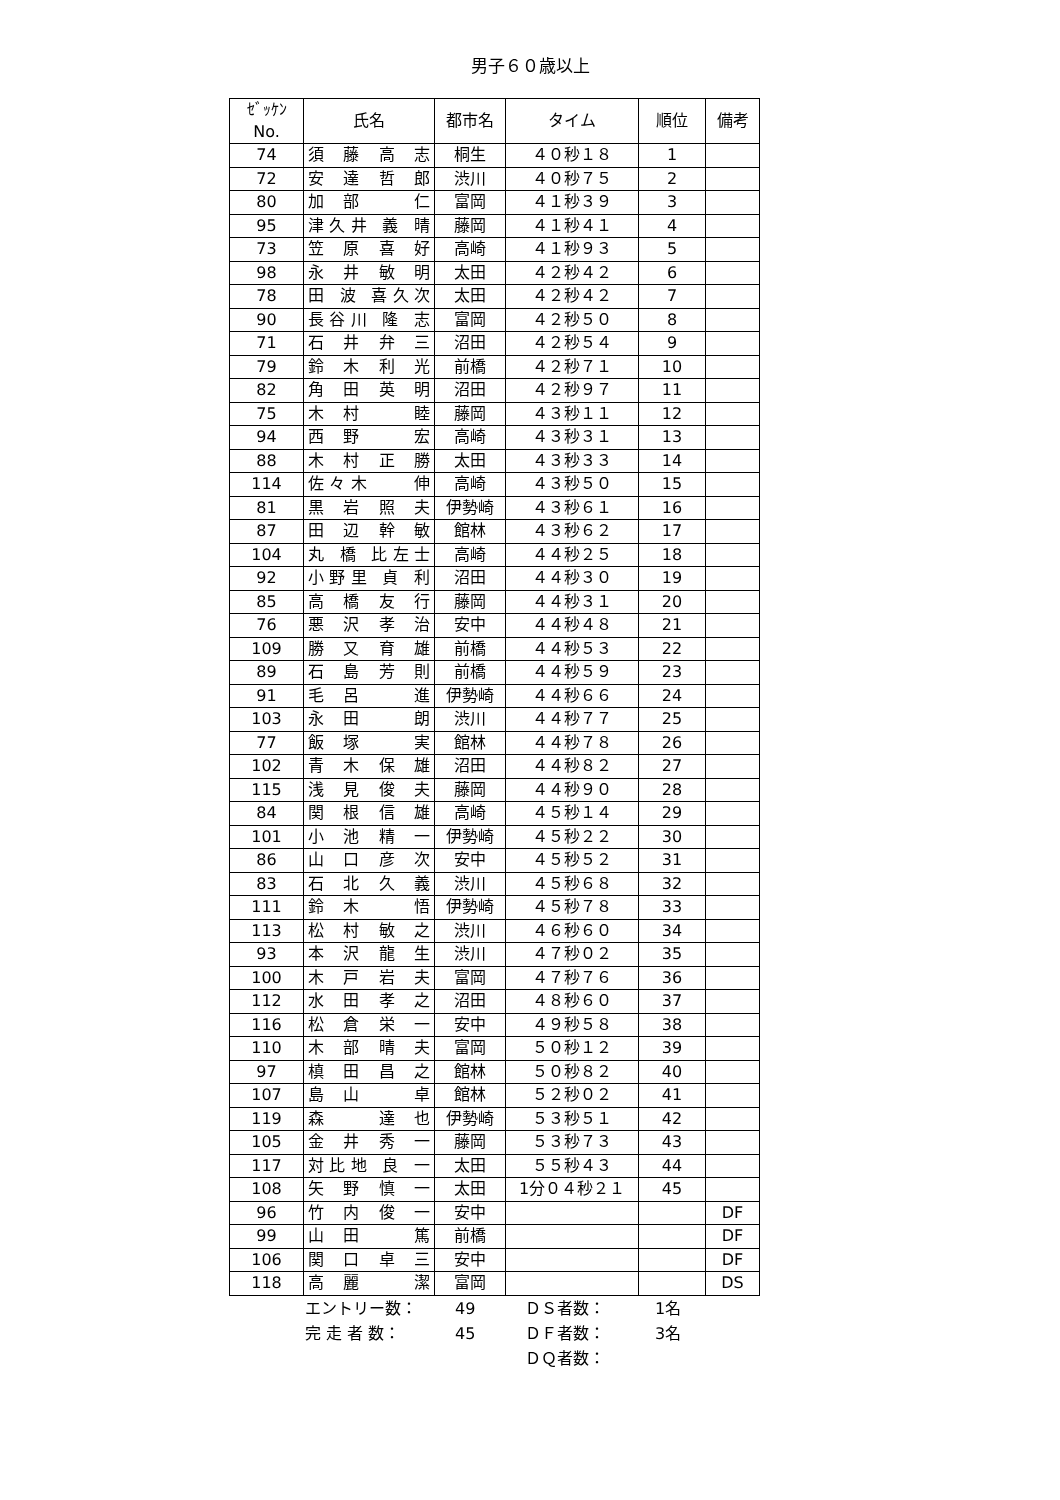男子６０歳以上
| ｾﾞｯｹﾝNo. | 氏名 | 都市名 | タイム | 順位 | 備考 |
| --- | --- | --- | --- | --- | --- |
| 74 | 須 藤 高 志 | 桐生 | ４０秒１８ | 1 | |
| 72 | 安 達 哲 郎 | 渋川 | ４０秒７５ | 2 | |
| 80 | 加 部 仁 | 富岡 | ４１秒３９ | 3 | |
| 95 | 津久井 義 晴 | 藤岡 | ４１秒４１ | 4 | |
| 73 | 笠 原 喜 好 | 高崎 | ４１秒９３ | 5 | |
| 98 | 永 井 敏 明 | 太田 | ４２秒４２ | 6 | |
| 78 | 田 波 喜久次 | 太田 | ４２秒４２ | 7 | |
| 90 | 長谷川 隆 志 | 富岡 | ４２秒５０ | 8 | |
| 71 | 石 井 弁 三 | 沼田 | ４２秒５４ | 9 | |
| 79 | 鈴 木 利 光 | 前橋 | ４２秒７１ | 10 | |
| 82 | 角 田 英 明 | 沼田 | ４２秒９７ | 11 | |
| 75 | 木 村 睦 | 藤岡 | ４３秒１１ | 12 | |
| 94 | 西 野 宏 | 高崎 | ４３秒３１ | 13 | |
| 88 | 木 村 正 勝 | 太田 | ４３秒３３ | 14 | |
| 114 | 佐々木 伸 | 高崎 | ４３秒５０ | 15 | |
| 81 | 黒 岩 照 夫 | 伊勢崎 | ４３秒６１ | 16 | |
| 87 | 田 辺 幹 敏 | 館林 | ４３秒６２ | 17 | |
| 104 | 丸 橋 比左士 | 高崎 | ４４秒２５ | 18 | |
| 92 | 小野里 貞 利 | 沼田 | ４４秒３０ | 19 | |
| 85 | 高 橋 友 行 | 藤岡 | ４４秒３１ | 20 | |
| 76 | 悪 沢 孝 治 | 安中 | ４４秒４８ | 21 | |
| 109 | 勝 又 育 雄 | 前橋 | ４４秒５３ | 22 | |
| 89 | 石 島 芳 則 | 前橋 | ４４秒５９ | 23 | |
| 91 | 毛 呂 進 | 伊勢崎 | ４４秒６６ | 24 | |
| 103 | 永 田 朗 | 渋川 | ４４秒７７ | 25 | |
| 77 | 飯 塚 実 | 館林 | ４４秒７８ | 26 | |
| 102 | 青 木 保 雄 | 沼田 | ４４秒８２ | 27 | |
| 115 | 浅 見 俊 夫 | 藤岡 | ４４秒９０ | 28 | |
| 84 | 関 根 信 雄 | 高崎 | ４５秒１４ | 29 | |
| 101 | 小 池 精 一 | 伊勢崎 | ４５秒２２ | 30 | |
| 86 | 山 口 彦 次 | 安中 | ４５秒５２ | 31 | |
| 83 | 石 北 久 義 | 渋川 | ４５秒６８ | 32 | |
| 111 | 鈴 木 悟 | 伊勢崎 | ４５秒７８ | 33 | |
| 113 | 松 村 敏 之 | 渋川 | ４６秒６０ | 34 | |
| 93 | 本 沢 龍 生 | 渋川 | ４７秒０２ | 35 | |
| 100 | 木 戸 岩 夫 | 富岡 | ４７秒７６ | 36 | |
| 112 | 水 田 孝 之 | 沼田 | ４８秒６０ | 37 | |
| 116 | 松 倉 栄 一 | 安中 | ４９秒５８ | 38 | |
| 110 | 木 部 晴 夫 | 富岡 | ５０秒１２ | 39 | |
| 97 | 槙 田 昌 之 | 館林 | ５０秒８２ | 40 | |
| 107 | 島 山 卓 | 館林 | ５２秒０２ | 41 | |
| 119 | 森 達 也 | 伊勢崎 | ５３秒５１ | 42 | |
| 105 | 金 井 秀 一 | 藤岡 | ５３秒７３ | 43 | |
| 117 | 対比地 良 一 | 太田 | ５５秒４３ | 44 | |
| 108 | 矢 野 慎 一 | 太田 | 1分０４秒２１ | 45 | |
| 96 | 竹 内 俊 一 | 安中 | | | DF |
| 99 | 山 田 篤 | 前橋 | | | DF |
| 106 | 関 口 卓 三 | 安中 | | | DF |
| 118 | 高 麗 潔 | 富岡 | | | DS |
エントリー数： 49 ＤＳ者数： 1名
完 走 者 数： 45 ＤＦ者数： 3名
ＤＱ者数：